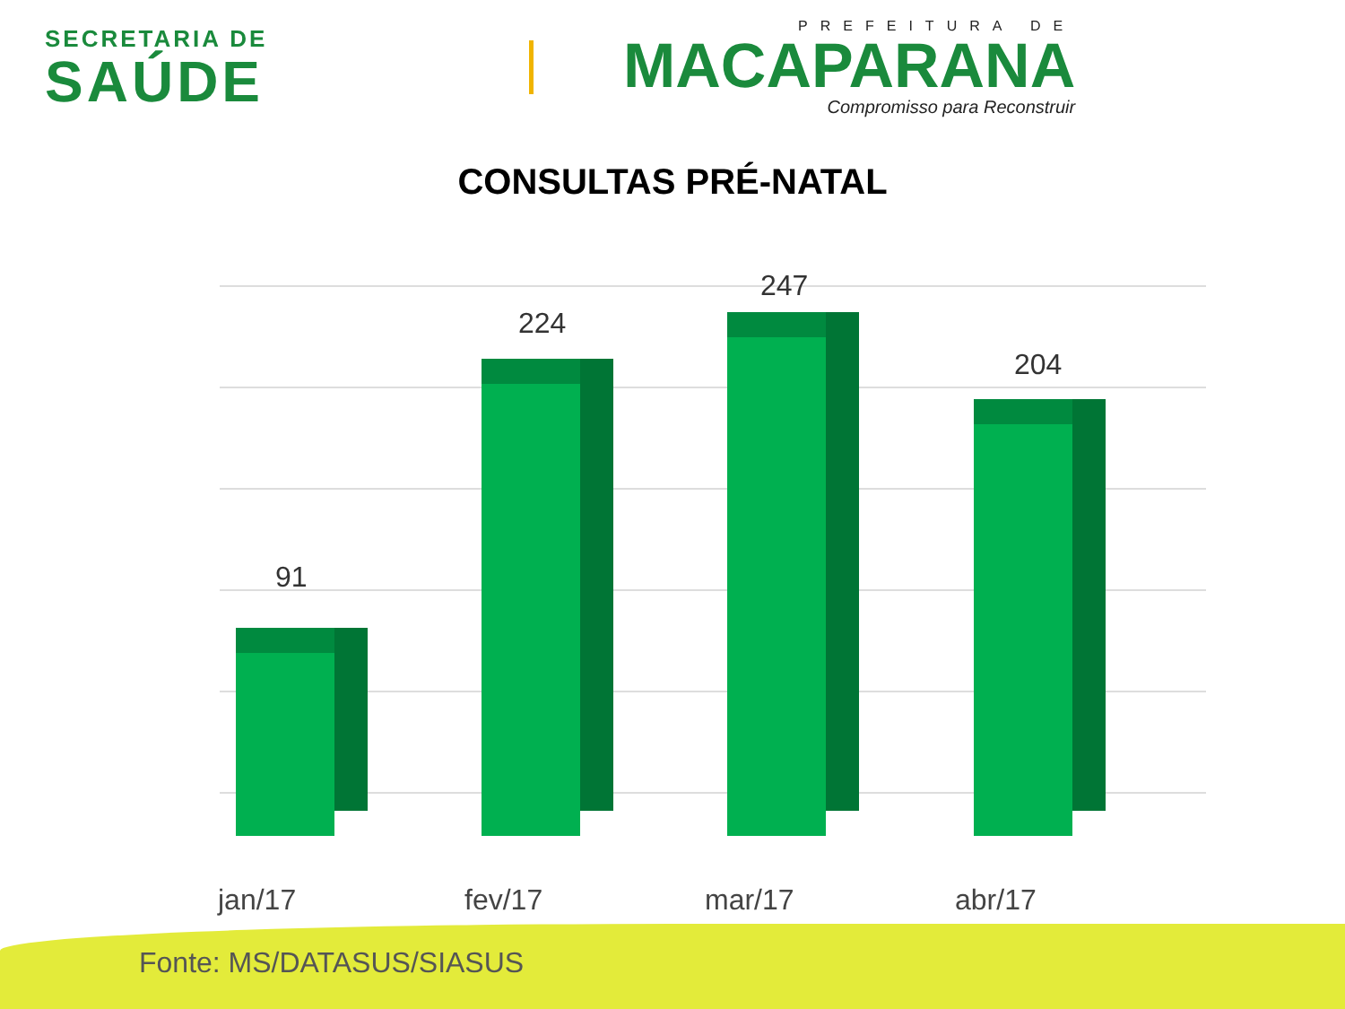SECRETARIA DE
SAÚDE
PREFEITURA DE
MACAPARANA
Compromisso para Reconstruir
CONSULTAS PRÉ-NATAL
91
224
247
204
jan/17 fev/17 mar/17 abr/17
Fonte: MS/DATASUS/SIASUS